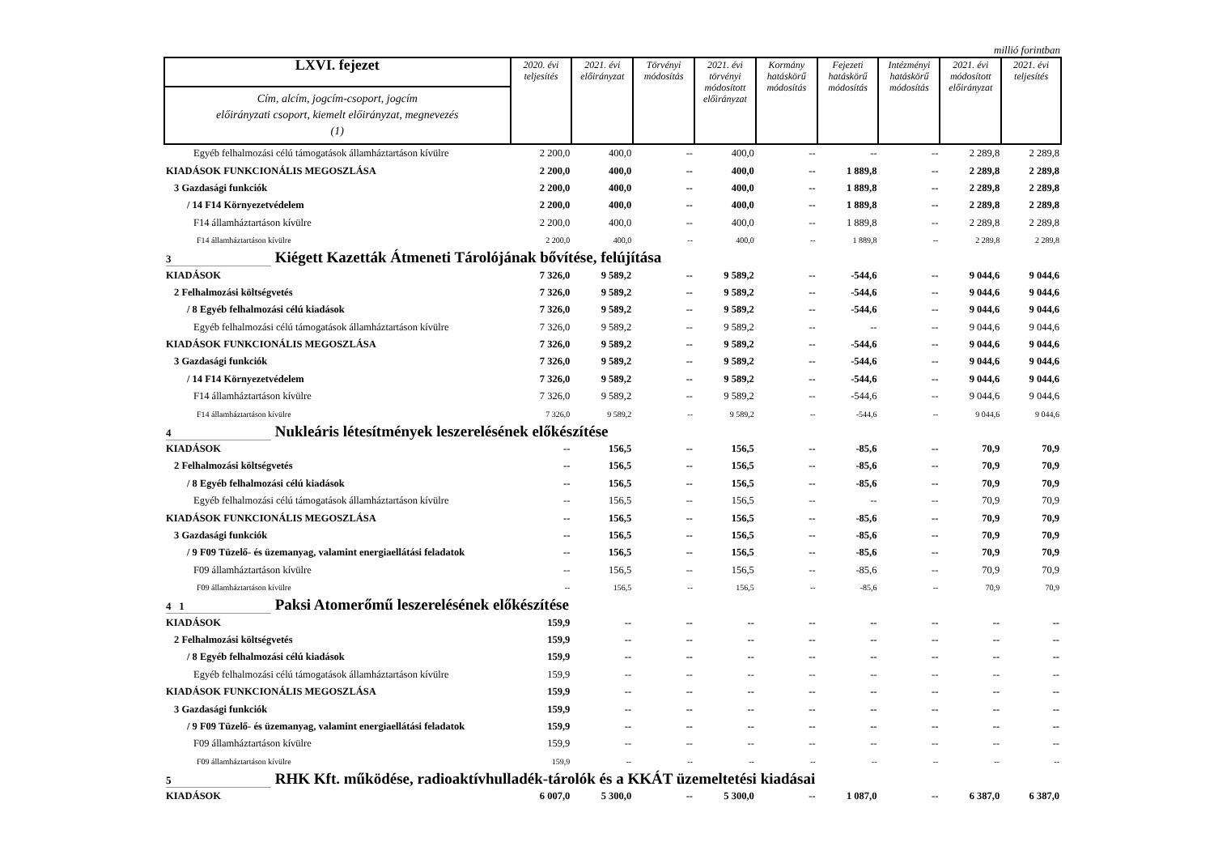millió forintban
| LXVI. fejezet | 2020. évi teljesítés | 2021. évi előirányzat | Törvényi módosítás | 2021. évi törvényi módosított előirányzat | Kormány hatáskörű módosítás | Fejezeti hatáskörű módosítás | Intézményi hatáskörű módosítás | 2021. évi módosított előirányzat | 2021. évi teljesítés |
| --- | --- | --- | --- | --- | --- | --- | --- | --- | --- |
| Cím, alcím, jogcím-csoport, jogcím előirányzati csoport, kiemelt előirányzat, megnevezés (1) | | | | | | | | | |
| Egyéb felhalmozási célú támogatások államháztartáson kívülre | 2 200,0 | 400,0 | -- | 400,0 | -- | -- | -- | 2 289,8 | 2 289,8 |
| KIADÁSOK FUNKCIONÁLIS MEGOSZLÁSA | 2 200,0 | 400,0 | -- | 400,0 | -- | 1 889,8 | -- | 2 289,8 | 2 289,8 |
| 3 Gazdasági funkciók | 2 200,0 | 400,0 | -- | 400,0 | -- | 1 889,8 | -- | 2 289,8 | 2 289,8 |
| / 14 F14 Környezetvédelem | 2 200,0 | 400,0 | -- | 400,0 | -- | 1 889,8 | -- | 2 289,8 | 2 289,8 |
| F14 államháztartáson kívülre | 2 200,0 | 400,0 | -- | 400,0 | -- | 1 889,8 | -- | 2 289,8 | 2 289,8 |
| F14 államháztartáson kívülre | 2 200,0 | 400,0 | -- | 400,0 | -- | 1 889,8 | -- | 2 289,8 | 2 289,8 |
| 3 Kiégett Kazetták Átmeneti Tárolójának bővítése, felújítása | | | | | | | | | |
| KIADÁSOK | 7 326,0 | 9 589,2 | -- | 9 589,2 | -- | -544,6 | -- | 9 044,6 | 9 044,6 |
| 2 Felhalmozási költségvetés | 7 326,0 | 9 589,2 | -- | 9 589,2 | -- | -544,6 | -- | 9 044,6 | 9 044,6 |
| / 8 Egyéb felhalmozási célú kiadások | 7 326,0 | 9 589,2 | -- | 9 589,2 | -- | -544,6 | -- | 9 044,6 | 9 044,6 |
| Egyéb felhalmozási célú támogatások államháztartáson kívülre | 7 326,0 | 9 589,2 | -- | 9 589,2 | -- | -- | -- | 9 044,6 | 9 044,6 |
| KIADÁSOK FUNKCIONÁLIS MEGOSZLÁSA | 7 326,0 | 9 589,2 | -- | 9 589,2 | -- | -544,6 | -- | 9 044,6 | 9 044,6 |
| 3 Gazdasági funkciók | 7 326,0 | 9 589,2 | -- | 9 589,2 | -- | -544,6 | -- | 9 044,6 | 9 044,6 |
| / 14 F14 Környezetvédelem | 7 326,0 | 9 589,2 | -- | 9 589,2 | -- | -544,6 | -- | 9 044,6 | 9 044,6 |
| F14 államháztartáson kívülre | 7 326,0 | 9 589,2 | -- | 9 589,2 | -- | -544,6 | -- | 9 044,6 | 9 044,6 |
| F14 államháztartáson kívülre | 7 326,0 | 9 589,2 | -- | 9 589,2 | -- | -544,6 | -- | 9 044,6 | 9 044,6 |
| 4 Nukleáris létesítmények leszerelésének előkészítése | | | | | | | | | |
| KIADÁSOK | -- | 156,5 | -- | 156,5 | -- | -85,6 | -- | 70,9 | 70,9 |
| 2 Felhalmozási költségvetés | -- | 156,5 | -- | 156,5 | -- | -85,6 | -- | 70,9 | 70,9 |
| / 8 Egyéb felhalmozási célú kiadások | -- | 156,5 | -- | 156,5 | -- | -85,6 | -- | 70,9 | 70,9 |
| Egyéb felhalmozási célú támogatások államháztartáson kívülre | -- | 156,5 | -- | 156,5 | -- | -- | -- | 70,9 | 70,9 |
| KIADÁSOK FUNKCIONÁLIS MEGOSZLÁSA | -- | 156,5 | -- | 156,5 | -- | -85,6 | -- | 70,9 | 70,9 |
| 3 Gazdasági funkciók | -- | 156,5 | -- | 156,5 | -- | -85,6 | -- | 70,9 | 70,9 |
| / 9 F09 Tüzelő- és üzemanyag, valamint energiaellátási feladatok | -- | 156,5 | -- | 156,5 | -- | -85,6 | -- | 70,9 | 70,9 |
| F09 államháztartáson kívülre | -- | 156,5 | -- | 156,5 | -- | -85,6 | -- | 70,9 | 70,9 |
| F09 államháztartáson kívülre | -- | 156,5 | -- | 156,5 | -- | -85,6 | -- | 70,9 | 70,9 |
| 4 1 Paksi Atomerőmű leszerelésének előkészítése | | | | | | | | | |
| KIADÁSOK | 159,9 | -- | -- | -- | -- | -- | -- | -- | -- |
| 2 Felhalmozási költségvetés | 159,9 | -- | -- | -- | -- | -- | -- | -- | -- |
| / 8 Egyéb felhalmozási célú kiadások | 159,9 | -- | -- | -- | -- | -- | -- | -- | -- |
| Egyéb felhalmozási célú támogatások államháztartáson kívülre | 159,9 | -- | -- | -- | -- | -- | -- | -- | -- |
| KIADÁSOK FUNKCIONÁLIS MEGOSZLÁSA | 159,9 | -- | -- | -- | -- | -- | -- | -- | -- |
| 3 Gazdasági funkciók | 159,9 | -- | -- | -- | -- | -- | -- | -- | -- |
| / 9 F09 Tüzelő- és üzemanyag, valamint energiaellátási feladatok | 159,9 | -- | -- | -- | -- | -- | -- | -- | -- |
| F09 államháztartáson kívülre | 159,9 | -- | -- | -- | -- | -- | -- | -- | -- |
| F09 államháztartáson kívülre | 159,9 | -- | -- | -- | -- | -- | -- | -- | -- |
| 5 RHK Kft. működése, radioaktívhulladék-tárolók és a KKÁT üzemeltetési kiadásai | | | | | | | | | |
| KIADÁSOK | 6 007,0 | 5 300,0 | -- | 5 300,0 | -- | 1 087,0 | -- | 6 387,0 | 6 387,0 |